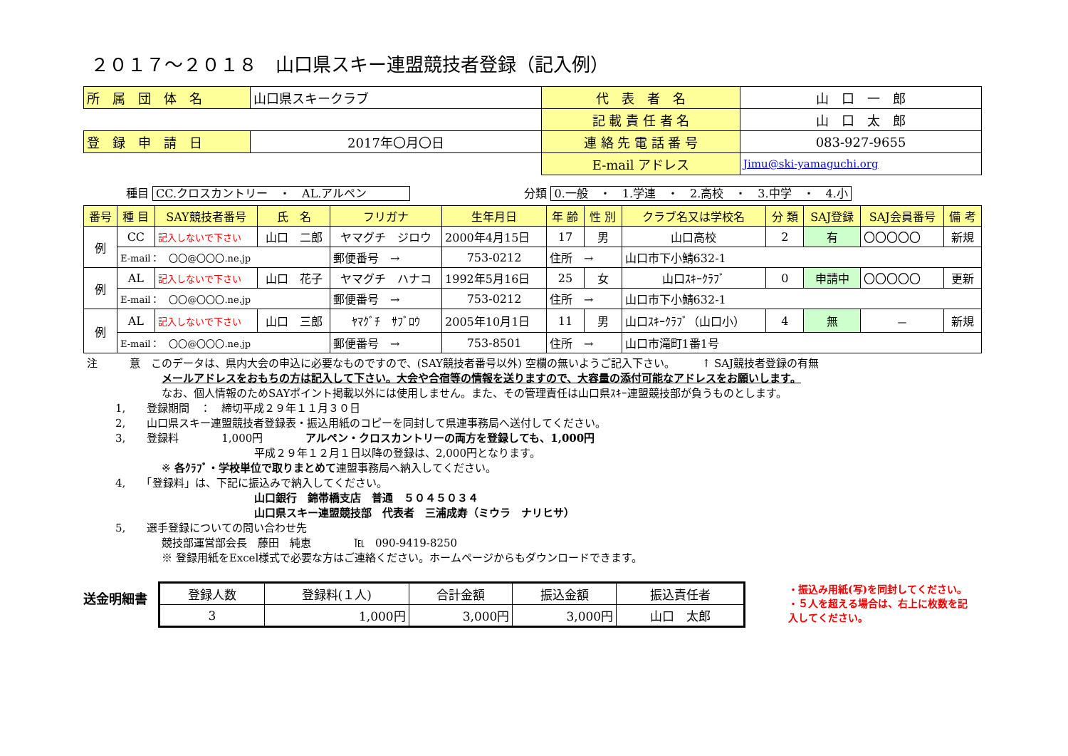２０１７～２０１８　山口県スキー連盟競技者登録（記入例）
| 所 属 団 体 名 | 山口県スキークラブ | 代 表 者 名 | 山 口 一 郎 |
| | | 記 載 責 任 者 名 | 山 口 太 郎 |
| 登 録 申 請 日 | 2017年〇月〇日 | 連 絡 先 電 話 番 号 | 083-927-9655 |
| | | E-mail アドレス | Jimu@ski-yamaguchi.org |
種目 CC.クロスカントリー　・　AL.アルペン　　　　　　　　　　分類 0.一般　・　1.学連　・　2.高校　・　3.中学　・　4.小
| 番号 | 種 目 | SAY競技者番号 | 氏 名 | フリガナ | 生年月日 | 年 齢 | 性 別 | クラブ名又は学校名 | 分 類 | SAJ登録 | SAJ会員番号 | 備 考 |
| --- | --- | --- | --- | --- | --- | --- | --- | --- | --- | --- | --- | --- |
| 例 | CC | 記入しないで下さい | 山口 二郎 | ヤマグチ ジロウ | 2000年4月15日 | 17 | 男 | 山口高校 | 2 | 有 | 〇〇〇〇〇 | 新規 |
| | E-mail： 〇〇@〇〇〇.ne.jp | | | 郵便番号 → | 753-0212 | 住所 → | | 山口市下小鯖632-1 | | | | |
| 例 | AL | 記入しないで下さい | 山口 花子 | ヤマグチ ハナコ | 1992年5月16日 | 25 | 女 | 山口ｽｷｰｸﾗﾌﾞ | 0 | 申請中 | 〇〇〇〇〇 | 更新 |
| | E-mail： 〇〇@〇〇〇.ne.jp | | | 郵便番号 → | 753-0212 | 住所 → | | 山口市下小鯖632-1 | | | | |
| 例 | AL | 記入しないで下さい | 山口 三郎 | ﾔﾏｸﾞﾁ ｻﾌﾞﾛｳ | 2005年10月1日 | 11 | 男 | 山口ｽｷｰｸﾗﾌﾞ（山口小） | 4 | 無 | － | 新規 |
| | E-mail： 〇〇@〇〇〇.ne.jp | | | 郵便番号 → | 753-8501 | 住所 → | | 山口市滝町1番1号 | | | | |
注　　　意　このデータは、県内大会の申込に必要なものですので、(SAY競技者番号以外) 空欄の無いようご記入下さい。　　　↑ SAJ競技者登録の有無
メールアドレスをおもちの方は記入して下さい。大会や合宿等の情報を送りますので、大容量の添付可能なアドレスをお願いします。
なお、個人情報のためSAYポイント掲載以外には使用しません。また、その管理責任は山口県ｽｷｰ連盟競技部が負うものとします。
　　　1,　　登録期間　：　締切平成２９年１１月３０日
　　　2,　　山口県スキー連盟競技者登録表・振込用紙のコピーを同封して県連事務局へ送付してください。
　　　3,　　登録料　　　　1,000円　　　　アルペン・クロスカントリーの両方を登録しても、1,000円
平成２９年１２月１日以降の登録は、2,000円となります。
※ 各ｸﾗﾌﾞ・学校単位で取りまとめて連盟事務局へ納入してください。
　　　4,　　「登録料」は、下記に振込みで納入してください。
山口銀行　錦帯橋支店　普通　５０４５０３４
山口県スキー連盟競技部　代表者　三浦成寿（ミウラ　ナリヒサ）
　　　5,　　選手登録についての問い合わせ先
競技部運営部会長　藤田　純恵　　　　℡　090-9419-8250
※ 登録用紙をExcel様式で必要な方はご連絡ください。ホームページからもダウンロードできます。
送金明細書
| 登録人数 | 登録料(１人) | 合計金額 | 振込金額 | 振込責任者 |
| 3 | 1,000円 | 3,000円 | 3,000円 | 山口 太郎 |
・振込み用紙(写)を同封してください。
・５人を超える場合は、右上に枚数を記入してください。